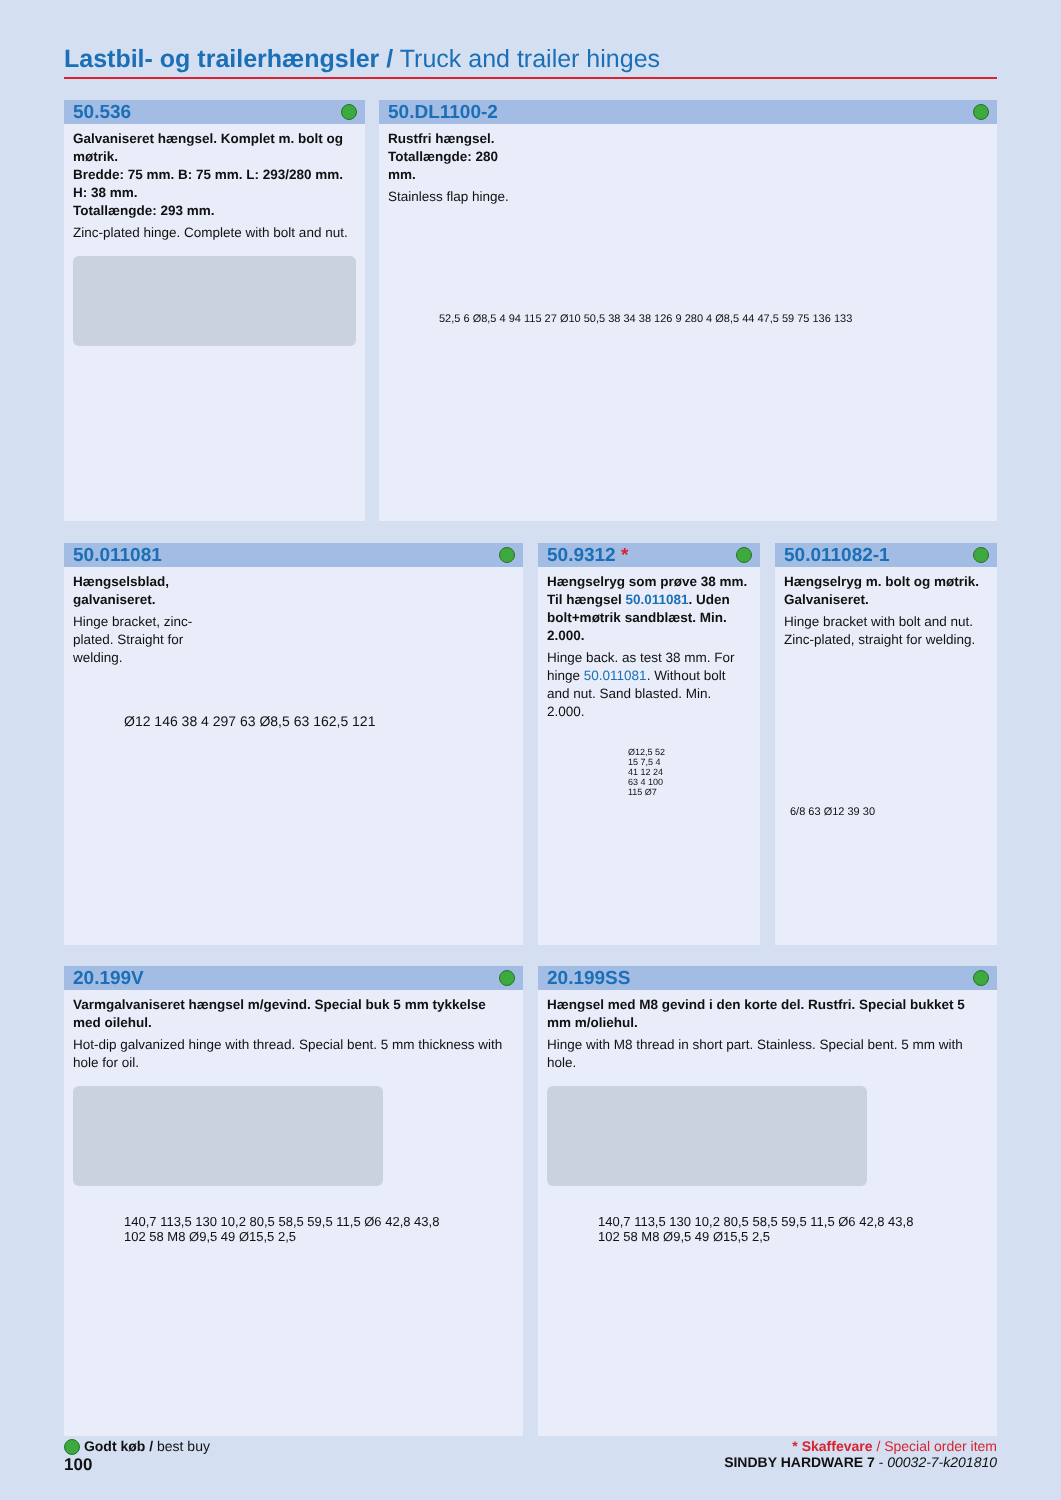Lastbil- og trailerhængsler / Truck and trailer hinges
50.536
Galvaniseret hængsel. Komplet m. bolt og møtrik.
Bredde: 75 mm. B: 75 mm. L: 293/280 mm. H: 38 mm.
Totallængde: 293 mm.
Zinc-plated hinge. Complete with bolt and nut.
50.DL1100-2
Rustfri hængsel. Totallængde: 280 mm.
Stainless flap hinge.
52,5 6 Ø8,5 4 94 115 27 Ø10 50,5 38 34 38 126 9 280 4 Ø8,5 44 47,5 59 75 136 133
50.011081
Hængselsblad, galvaniseret.
Hinge bracket, zinc-plated. Straight for welding.
Ø12 146 38 4 297 63 Ø8,5 63 162,5 121
50.9312 *
Hængselryg som prøve 38 mm. Til hængsel 50.011081. Uden bolt+møtrik sandblæst. Min. 2.000.
Hinge back. as test 38 mm. For hinge 50.011081. Without bolt and nut. Sand blasted. Min. 2.000.
Ø12,5 52 15 7,5 4 41 12 24 63 4 100 115 Ø7
50.011082-1
Hængselryg m. bolt og møtrik. Galvaniseret.
Hinge bracket with bolt and nut. Zinc-plated, straight for welding.
6/8 63 Ø12 39 30
20.199V
Varmgalvaniseret hængsel m/gevind. Special buk 5 mm tykkelse med oilehul.
Hot-dip galvanized hinge with thread. Special bent. 5 mm thickness with hole for oil.
140,7 113,5 130 10,2 80,5 58,5 59,5 11,5 Ø6 42,8 43,8 102 58 M8 Ø9,5 49 Ø15,5 2,5
20.199SS
Hængsel med M8 gevind i den korte del. Rustfri. Special bukket 5 mm m/oliehul.
Hinge with M8 thread in short part. Stainless. Special bent. 5 mm with hole.
140,7 113,5 130 10,2 80,5 58,5 59,5 11,5 Ø6 42,8 43,8 102 58 M8 Ø9,5 49 Ø15,5 2,5
* Skaffevare / Special order item
SINDBY HARDWARE 7 - 00032-7-k201810
Godt køb / best buy
100